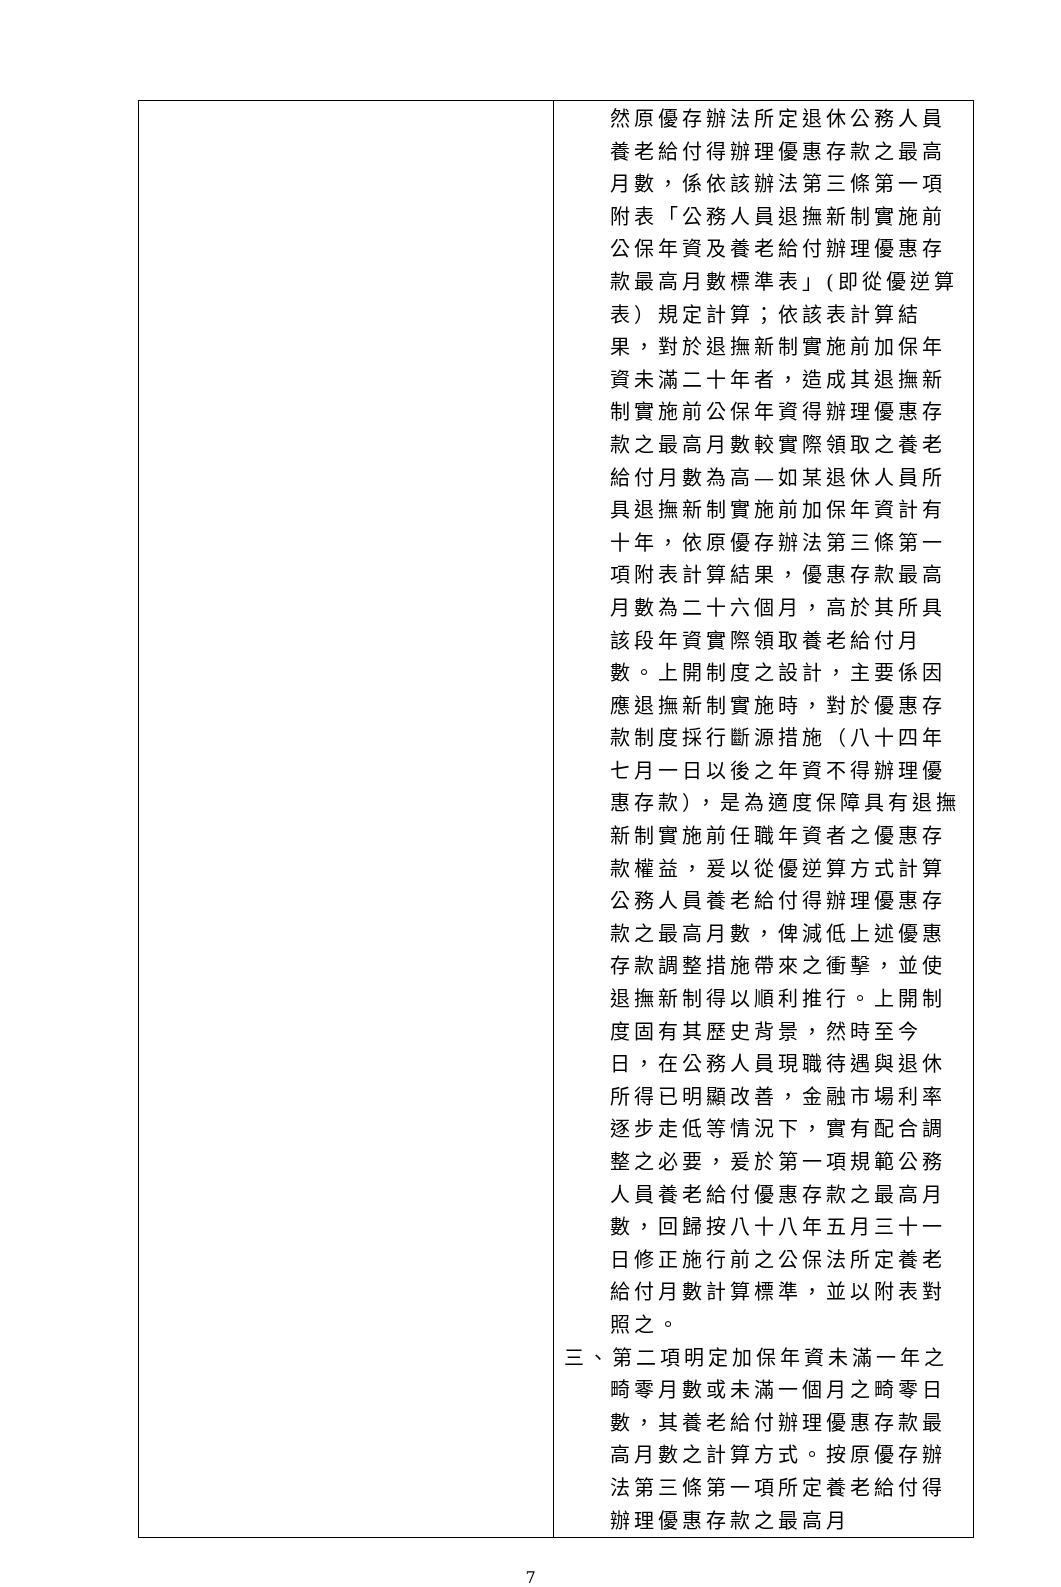| | 然原優存辦法所定退休公務人員養老給付得辦理優惠存款之最高月數，係依該辦法第三條第一項附表「公務人員退撫新制實施前公保年資及養老給付辦理優惠存款最高月數標準表」(即從優逆算表）規定計算；依該表計算結果，對於退撫新制實施前加保年資未滿二十年者，造成其退撫新制實施前公保年資得辦理優惠存款之最高月數較實際領取之養老給付月數為高—如某退休人員所具退撫新制實施前加保年資計有十年，依原優存辦法第三條第一項附表計算結果，優惠存款最高月數為二十六個月，高於其所具該段年資實際領取養老給付月數。上開制度之設計，主要係因應退撫新制實施時，對於優惠存款制度採行斷源措施（八十四年七月一日以後之年資不得辦理優惠存款），是為適度保障具有退撫新制實施前任職年資者之優惠存款權益，爰以從優逆算方式計算公務人員養老給付得辦理優惠存款之最高月數，俾減低上述優惠存款調整措施帶來之衝擊，並使退撫新制得以順利推行。上開制度固有其歷史背景，然時至今日，在公務人員現職待遇與退休所得已明顯改善，金融市場利率逐步走低等情況下，實有配合調整之必要，爰於第一項規範公務人員養老給付優惠存款之最高月數，回歸按八十八年五月三十一日修正施行前之公保法所定養老給付月數計算標準，並以附表對照之。 三、第二項明定加保年資未滿一年之畸零月數或未滿一個月之畸零日數，其養老給付辦理優惠存款最高月數之計算方式。按原優存辦法第三條第一項所定養老給付得辦理優惠存款之最高月 |
7